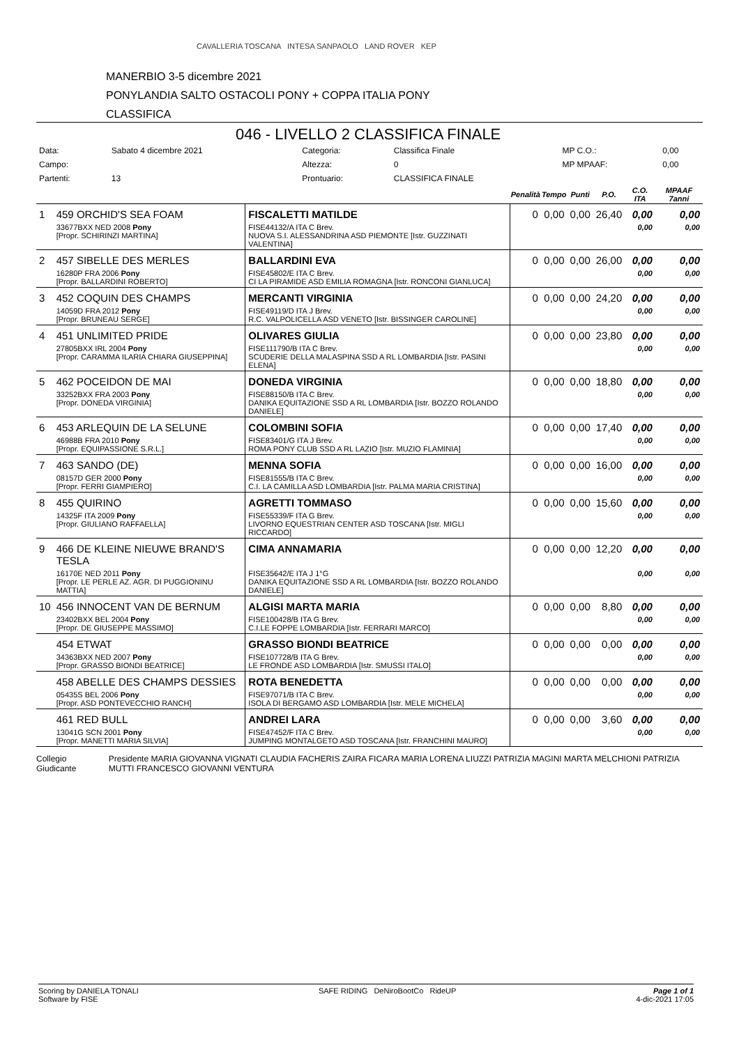CAVALLERIA TOSCANA INTESA SANPAOLO LAND ROVER KEP
MANERBIO 3-5 dicembre 2021
PONYLANDIA SALTO OSTACOLI PONY + COPPA ITALIA PONY
CLASSIFICA
046 - LIVELLO 2 CLASSIFICA FINALE
| Data: | Sabato 4 dicembre 2021 | Categoria: | Classifica Finale | MP C.O.: | 0,00 |
| Campo: | | Altezza: | 0 | MP MPAAF: | 0,00 |
| Partenti: | 13 | Prontuario: | CLASSIFICA FINALE | | |
| | | | Penalità | Tempo | Punti | P.O. | C.O. ITA | MPAAF 7anni |
| --- | --- | --- | --- | --- | --- | --- | --- | --- |
| 1 | 459 ORCHID'S SEA FOAM | FISCALETTI MATILDE | 0 | 0,00 | 0,00 | 26,40 | 0,00 | 0,00 |
| | 33677BXX NED 2008 Pony [Propr. SCHIRINZI MARTINA] | FISE44132/A ITA C Brev. NUOVA S.I. ALESSANDRINA ASD PIEMONTE [Istr. GUZZINATI VALENTINA] | | | | | 0,00 | 0,00 |
| 2 | 457 SIBELLE DES MERLES | BALLARDINI EVA | 0 | 0,00 | 0,00 | 26,00 | 0,00 | 0,00 |
| | 16280P FRA 2006 Pony [Propr. BALLARDINI ROBERTO] | FISE45802/E ITA C Brev. CI LA PIRAMIDE ASD EMILIA ROMAGNA [Istr. RONCONI GIANLUCA] | | | | | 0,00 | 0,00 |
| 3 | 452 COQUIN DES CHAMPS | MERCANTI VIRGINIA | 0 | 0,00 | 0,00 | 24,20 | 0,00 | 0,00 |
| | 14059D FRA 2012 Pony [Propr. BRUNEAU SERGE] | FISE49119/D ITA J Brev. R.C. VALPOLICELLA ASD VENETO [Istr. BISSINGER CAROLINE] | | | | | 0,00 | 0,00 |
| 4 | 451 UNLIMITED PRIDE | OLIVARES GIULIA | 0 | 0,00 | 0,00 | 23,80 | 0,00 | 0,00 |
| | 27805BXX IRL 2004 Pony [Propr. CARAMMA ILARIA CHIARA GIUSEPPINA] | FISE111790/B ITA C Brev. SCUDERIE DELLA MALASPINA SSD A RL LOMBARDIA [Istr. PASINI ELENA] | | | | | 0,00 | 0,00 |
| 5 | 462 POCEIDON DE MAI | DONEDA VIRGINIA | 0 | 0,00 | 0,00 | 18,80 | 0,00 | 0,00 |
| | 33252BXX FRA 2003 Pony [Propr. DONEDA VIRGINIA] | FISE88150/B ITA C Brev. DANIKA EQUITAZIONE SSD A RL LOMBARDIA [Istr. BOZZO ROLANDO DANIELE] | | | | | 0,00 | 0,00 |
| 6 | 453 ARLEQUIN DE LA SELUNE | COLOMBINI SOFIA | 0 | 0,00 | 0,00 | 17,40 | 0,00 | 0,00 |
| | 46988B FRA 2010 Pony [Propr. EQUIPASSIONE S.R.L.] | FISE83401/G ITA J Brev. ROMA PONY CLUB SSD A RL LAZIO [Istr. MUZIO FLAMINIA] | | | | | 0,00 | 0,00 |
| 7 | 463 SANDO (DE) | MENNA SOFIA | 0 | 0,00 | 0,00 | 16,00 | 0,00 | 0,00 |
| | 08157D GER 2000 Pony [Propr. FERRI GIAMPIERO] | FISE81555/B ITA C Brev. C.I. LA CAMILLA ASD LOMBARDIA [Istr. PALMA MARIA CRISTINA] | | | | | 0,00 | 0,00 |
| 8 | 455 QUIRINO | AGRETTI TOMMASO | 0 | 0,00 | 0,00 | 15,60 | 0,00 | 0,00 |
| | 14325F ITA 2009 Pony [Propr. GIULIANO RAFFAELLA] | FISE55339/F ITA G Brev. LIVORNO EQUESTRIAN CENTER ASD TOSCANA [Istr. MIGLI RICCARDO] | | | | | 0,00 | 0,00 |
| 9 | 466 DE KLEINE NIEUWE BRAND'S TESLA | CIMA ANNAMARIA | 0 | 0,00 | 0,00 | 12,20 | 0,00 | 0,00 |
| | 16170E NED 2011 Pony [Propr. LE PERLE AZ. AGR. DI PUGGIONINU MATTIA] | FISE35642/E ITA J 1°G DANIKA EQUITAZIONE SSD A RL LOMBARDIA [Istr. BOZZO ROLANDO DANIELE] | | | | | 0,00 | 0,00 |
| 10 | 456 INNOCENT VAN DE BERNUM | ALGISI MARTA MARIA | 0 | 0,00 | 0,00 | 8,80 | 0,00 | 0,00 |
| | 23402BXX BEL 2004 Pony [Propr. DE GIUSEPPE MASSIMO] | FISE100428/B ITA G Brev. C.I.LE FOPPE LOMBARDIA [Istr. FERRARI MARCO] | | | | | 0,00 | 0,00 |
| | 454 ETWAT | GRASSO BIONDI BEATRICE | 0 | 0,00 | 0,00 | 0,00 | 0,00 | 0,00 |
| | 34363BXX NED 2007 Pony [Propr. GRASSO BIONDI BEATRICE] | FISE107728/B ITA G Brev. LE FRONDE ASD LOMBARDIA [Istr. SMUSSI ITALO] | | | | | 0,00 | 0,00 |
| | 458 ABELLE DES CHAMPS DESSIES | ROTA BENEDETTA | 0 | 0,00 | 0,00 | 0,00 | 0,00 | 0,00 |
| | 05435S BEL 2006 Pony [Propr. ASD PONTEVECCHIO RANCH] | FISE97071/B ITA C Brev. ISOLA DI BERGAMO ASD LOMBARDIA [Istr. MELE MICHELA] | | | | | 0,00 | 0,00 |
| | 461 RED BULL | ANDREI LARA | 0 | 0,00 | 0,00 | 3,60 | 0,00 | 0,00 |
| | 13041G SCN 2001 Pony [Propr. MANETTI MARIA SILVIA] | FISE47452/F ITA C Brev. JUMPING MONTALGETO ASD TOSCANA [Istr. FRANCHINI MAURO] | | | | | 0,00 | 0,00 |
Collegio Giudicante Presidente MARIA GIOVANNA VIGNATI CLAUDIA FACHERIS ZAIRA FICARA MARIA LORENA LIUZZI PATRIZIA MAGINI MARTA MELCHIONI PATRIZIA MUTTI FRANCESCO GIOVANNI VENTURA
Scoring by DANIELA TONALI
Software by FISE
SAFE RIDING DeNiroBootCo RideUP
Page 1 of 1
4-dic-2021 17:05